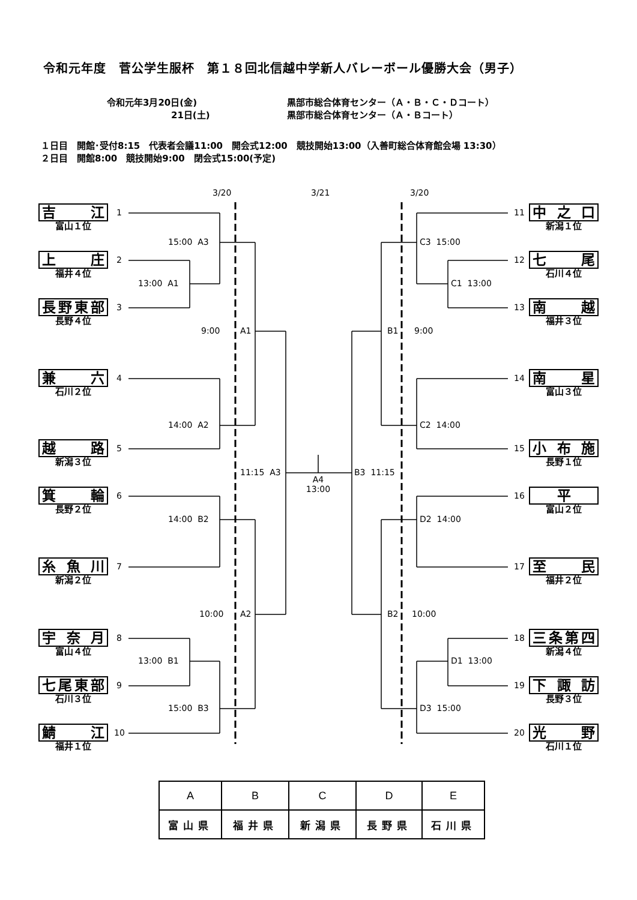令和元年度　菅公学生服杯　第１８回北信越中学新人バレーボール優勝大会（男子）
令和元年3月20日(金) 黒部市総合体育センター（Ａ・Ｂ・Ｃ・Ｄコート）
21日(土) 黒部市総合体育センター（Ａ・Ｂコート）
１日目　開館･受付8:15　代表者会議11:00　開会式12:00　競技開始13:00（入善町総合体育館会場 13:30）
２日目　開館8:00　競技開始9:00　閉会式15:00(予定)
3/20
3/21
3/20
吉江
富山１位
1
15:00 A3
上庄
福井４位
2
13:00 A1
長野東部
長野４位
3
9:00
A1
兼六
石川２位
4
14:00 A2
越路
新潟３位
5
11:15 A3
A4 13:00
箕輪
長野２位
6
14:00 B2
糸魚川
新潟２位
7
10:00
A2
宇奈月
富山４位
8
13:00 B1
七尾東部
石川３位
9
15:00 B3
鯖江
福井１位
10
11
中之口
新潟１位
C3 15:00
12
七尾
石川４位
C1 13:00
13
南越
福井３位
B1
9:00
14
南星
富山３位
C2 14:00
15
小布施
長野１位
B3 11:15
16
平
富山２位
D2 14:00
17
至民
福井２位
B2
10:00
18
三条第四
新潟４位
D1 13:00
19
下諏訪
長野３位
D3 15:00
20
光野
石川１位
| A | B | C | D | E |
| 富山県 | 福井県 | 新潟県 | 長野県 | 石川県 |